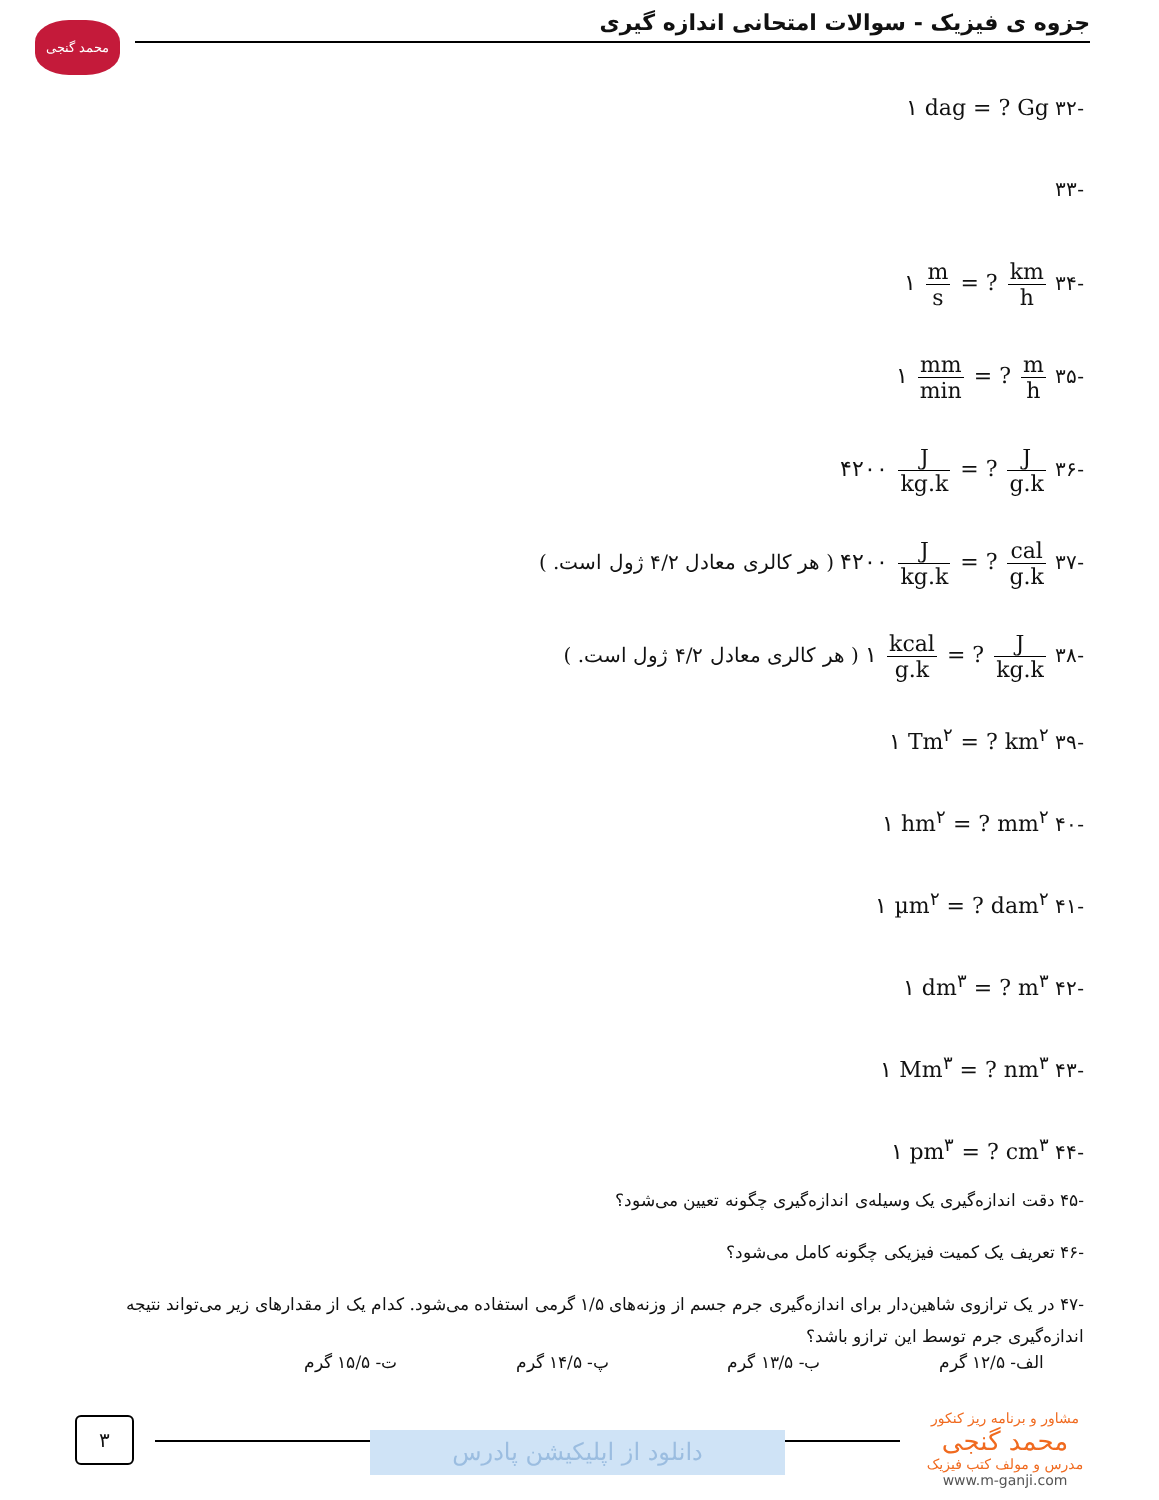جزوه ی فیزیک - سوالات امتحانی اندازه گیری
محمد گنجی
-۳۲ ۱ dag = ? Gg
-۳۳
-۳۴ ۱ m s = ? km h
-۳۵ ۱ mm min = ? m h
-۳۶ ۴۲۰۰ J kg.k = ? J g.k
-۳۷ ۴۲۰۰ J kg.k = ? cal g.k ( هر کالری معادل ۴/۲ ژول است. )
-۳۸ ۱ kcal g.k = ? J kg.k ( هر کالری معادل ۴/۲ ژول است. )
-۳۹ ۱ Tm<sup>۲</sup> = ? km<sup>۲</sup>
-۴۰ ۱ hm<sup>۲</sup> = ? mm<sup>۲</sup>
-۴۱ ۱ µm<sup>۲</sup> = ? dam<sup>۲</sup>
-۴۲ ۱ dm<sup>۳</sup> = ? m<sup>۳</sup>
-۴۳ ۱ Mm<sup>۳</sup> = ? nm<sup>۳</sup>
-۴۴ ۱ pm<sup>۳</sup> = ? cm<sup>۳</sup>
-۴۵ دقت اندازه‌گیری یک وسیله‌ی اندازه‌گیری چگونه تعیین می‌شود؟
-۴۶ تعریف یک کمیت فیزیکی چگونه کامل می‌شود؟
-۴۷ در یک ترازوی شاهین‌دار برای اندازه‌گیری جرم جسم از وزنه‌های ۱/۵ گرمی استفاده می‌شود. کدام یک از مقدارهای زیر می‌تواند نتیجه اندازه‌گیری جرم توسط این ترازو باشد؟
الف- ۱۲/۵ گرم ب- ۱۳/۵ گرم پ- ۱۴/۵ گرم ت- ۱۵/۵ گرم
۳
دانلود از اپلیکیشن پادرس
مشاور و برنامه ریز کنکور
محمد گنجی
مدرس و مولف کتب فیزیک
www.m-ganji.com